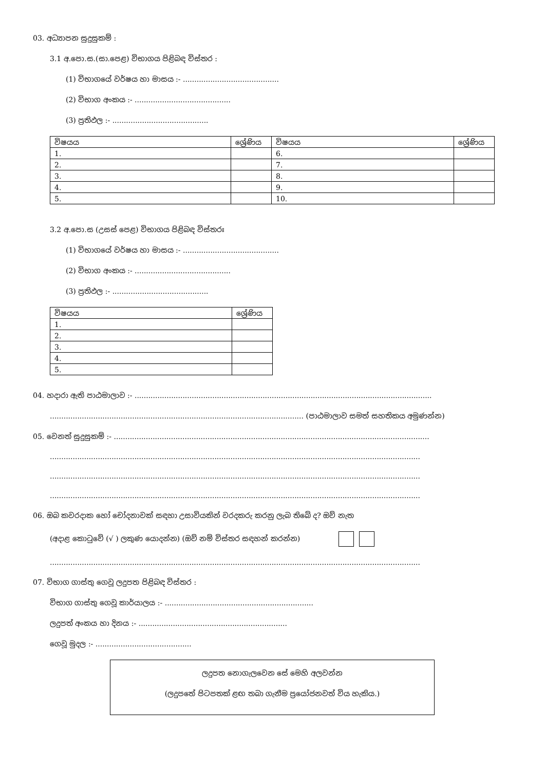03. අධ්‍යාපන සුදුසුකම් :
3.1 අ.පො.ස.(සා.පෙළ) විභාගය පිළිබඳ විස්තර :
(1) විභාගයේ වර්ෂය හා මාසය :- ..........................................
(2) විභාග අංකය :- ..........................................
(3) ප්‍රතිඵල :- ..........................................
| විෂයය | ශ්‍රේණිය | විෂයය | ශ්‍රේණිය |
| --- | --- | --- | --- |
| 1. | | 6. | |
| 2. | | 7. | |
| 3. | | 8. | |
| 4. | | 9. | |
| 5. | | 10. | |
3.2 අ.පො.ස (උසස් පෙළ) විභාගය පිළිබඳ විස්තරඃ
(1) විභාගයේ වර්ෂය හා මාසය :- ..........................................
(2) විභාග අංකය :- ..........................................
(3) ප්‍රතිඵල :- ..........................................
| විෂයය | ශ්‍රේණිය |
| --- | --- |
| 1. | |
| 2. | |
| 3. | |
| 4. | |
| 5. | |
04. හදාරා ඇති පාඨමාලාව :- ..................................................................................................................................
............................................................................................................... (පාඨමාලාව සමත් සහතිකය අමුණන්න)
05. වෙනත් සුදුසුකම් :- ..........................................................................................................................................
..................................................................................................................................................................
..................................................................................................................................................................
..................................................................................................................................................................
06. ඔබ කවරදාක හෝ චෝදනාවක් සඳහා උසාවියකින් වරදකරු කරනු ලැබ තිබේ ද? ඔව් නැත
(අදාළ කොටුවේ (√ ) ලකුණ යොදන්න) (ඔව් නම් විස්තර සඳහන් කරන්න)
..................................................................................................................................................................
07. විභාග ගාස්තු ගෙවූ ලදුපත පිළිබඳ විස්තර :
විභාග ගාස්තු ගෙවූ කාර්යාලය :- .................................................................
ලදුපත් අංකය හා දිනය :- .................................................................
ගෙවූ මුදල :- ..........................................
ලදුපත නොගැලවෙන සේ මෙහි අලවන්න
(ලදුපතේ පිටපතක් ළඟ තබා ගැනීම ප්‍රයෝජනවත් විය හැකිය.)